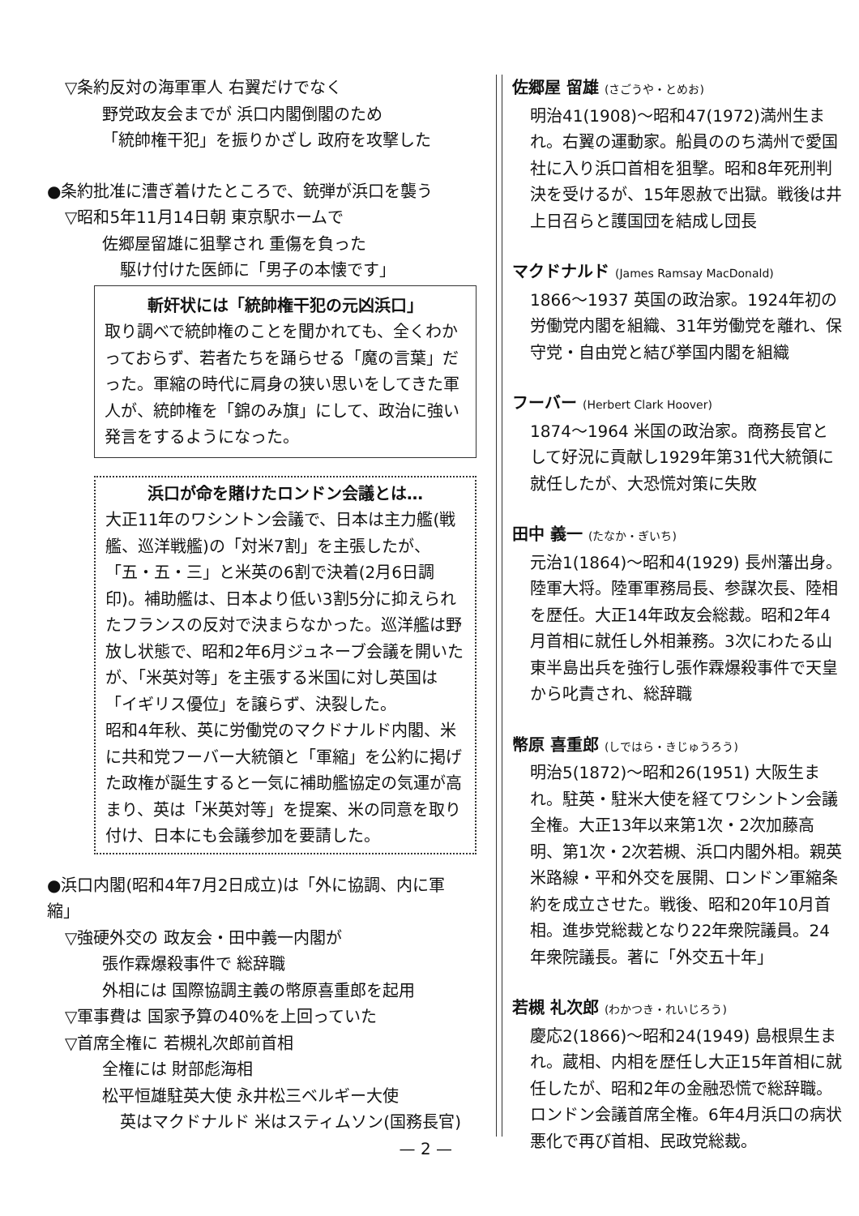▽条約反対の海軍軍人 右翼だけでなく
野党政友会までが 浜口内閣倒閣のため
「統帥権干犯」を振りかざし 政府を攻撃した
●条約批准に漕ぎ着けたところで、銃弾が浜口を襲う
▽昭和5年11月14日朝 東京駅ホームで
佐郷屋留雄に狙撃され 重傷を負った
駆け付けた医師に「男子の本懐です」
斬奸状には「統帥権干犯の元凶浜口」
取り調べで統帥権のことを聞かれても、全くわかっておらず、若者たちを踊らせる「魔の言葉」だった。軍縮の時代に肩身の狭い思いをしてきた軍人が、統帥権を「錦のみ旗」にして、政治に強い発言をするようになった。
浜口が命を賭けたロンドン会議とは…
大正11年のワシントン会議で、日本は主力艦(戦艦、巡洋戦艦)の「対米7割」を主張したが、「五・五・三」と米英の6割で決着(2月6日調印)。補助艦は、日本より低い3割5分に抑えられたフランスの反対で決まらなかった。巡洋艦は野放し状態で、昭和2年6月ジュネーブ会議を開いたが、「米英対等」を主張する米国に対し英国は「イギリス優位」を譲らず、決裂した。
昭和4年秋、英に労働党のマクドナルド内閣、米に共和党フーバー大統領と「軍縮」を公約に掲げた政権が誕生すると一気に補助艦協定の気運が高まり、英は「米英対等」を提案、米の同意を取り付け、日本にも会議参加を要請した。
●浜口内閣(昭和4年7月2日成立)は「外に協調、内に軍縮」
▽強硬外交の 政友会・田中義一内閣が
張作霖爆殺事件で 総辞職
外相には 国際協調主義の幣原喜重郎を起用
▽軍事費は 国家予算の40%を上回っていた
▽首席全権に 若槻礼次郎前首相
全権には 財部彪海相
松平恒雄駐英大使 永井松三ベルギー大使
英はマクドナルド 米はスティムソン(国務長官)
— 2 —
佐郷屋 留雄 (さごうや・とめお)
明治41(1908)～昭和47(1972)満州生まれ。右翼の運動家。船員ののち満州で愛国社に入り浜口首相を狙撃。昭和8年死刑判決を受けるが、15年恩赦で出獄。戦後は井上日召らと護国団を結成し団長
マクドナルド (James Ramsay MacDonald)
1866～1937 英国の政治家。1924年初の労働党内閣を組織、31年労働党を離れ、保守党・自由党と結び挙国内閣を組織
フーバー (Herbert Clark Hoover)
1874～1964 米国の政治家。商務長官として好況に貢献し1929年第31代大統領に就任したが、大恐慌対策に失敗
田中 義一 (たなか・ぎいち)
元治1(1864)～昭和4(1929) 長州藩出身。陸軍大将。陸軍軍務局長、参謀次長、陸相を歴任。大正14年政友会総裁。昭和2年4月首相に就任し外相兼務。3次にわたる山東半島出兵を強行し張作霖爆殺事件で天皇から叱責され、総辞職
幣原 喜重郎 (しではら・きじゅうろう)
明治5(1872)～昭和26(1951) 大阪生まれ。駐英・駐米大使を経てワシントン会議全権。大正13年以来第1次・2次加藤高明、第1次・2次若槻、浜口内閣外相。親英米路線・平和外交を展開、ロンドン軍縮条約を成立させた。戦後、昭和20年10月首相。進歩党総裁となり22年衆院議員。24年衆院議長。著に「外交五十年」
若槻 礼次郎 (わかつき・れいじろう)
慶応2(1866)～昭和24(1949) 島根県生まれ。蔵相、内相を歴任し大正15年首相に就任したが、昭和2年の金融恐慌で総辞職。ロンドン会議首席全権。6年4月浜口の病状悪化で再び首相、民政党総裁。